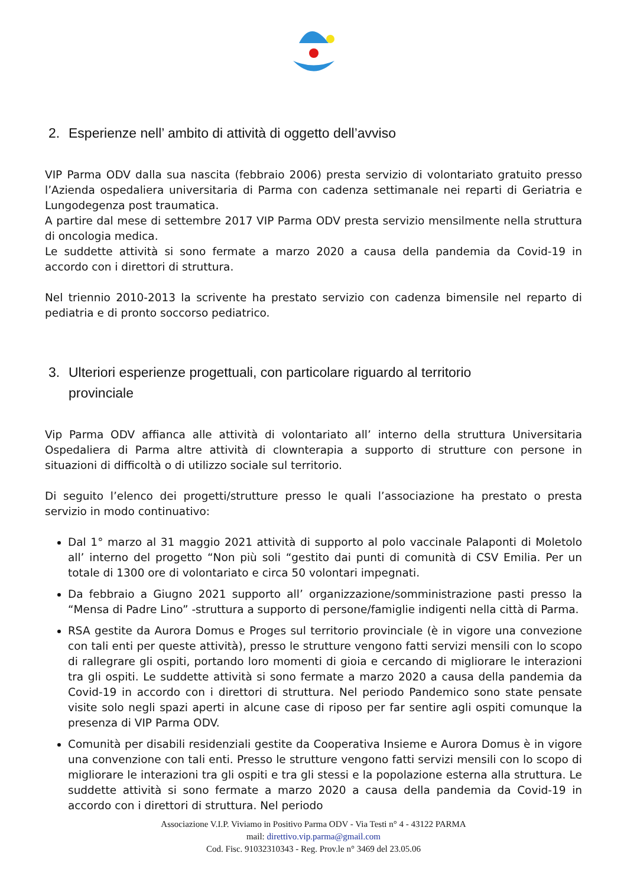Viviamo In Positivo V.I.P. Parma ODV
2. Esperienze nell’ ambito di attività di oggetto dell’avviso
VIP Parma ODV dalla sua nascita (febbraio 2006) presta servizio di volontariato gratuito presso l’Azienda ospedaliera universitaria di Parma con cadenza settimanale nei reparti di Geriatria e Lungodegenza post traumatica.
A partire dal mese di settembre 2017 VIP Parma ODV presta servizio mensilmente nella struttura di oncologia medica.
Le suddette attività si sono fermate a marzo 2020 a causa della pandemia da Covid-19 in accordo con i direttori di struttura.
Nel triennio 2010-2013 la scrivente ha prestato servizio con cadenza bimensile nel reparto di pediatria e di pronto soccorso pediatrico.
3. Ulteriori esperienze progettuali, con particolare riguardo al territorio
provinciale
Vip Parma ODV affianca alle attività di volontariato all’ interno della struttura Universitaria Ospedaliera di Parma altre attività di clownterapia a supporto di strutture con persone in situazioni di difficoltà o di utilizzo sociale sul territorio.
Di seguito l’elenco dei progetti/strutture presso le quali l’associazione ha prestato o presta servizio in modo continuativo:
Dal 1° marzo al 31 maggio 2021 attività di supporto al polo vaccinale Palaponti di Moletolo all’ interno del progetto “Non più soli “gestito dai punti di comunità di CSV Emilia. Per un totale di 1300 ore di volontariato e circa 50 volontari impegnati.
Da febbraio a Giugno 2021 supporto all’ organizzazione/somministrazione pasti presso la “Mensa di Padre Lino” -struttura a supporto di persone/famiglie indigenti nella città di Parma.
RSA gestite da Aurora Domus e Proges sul territorio provinciale (è in vigore una convezione con tali enti per queste attività), presso le strutture vengono fatti servizi mensili con lo scopo di rallegrare gli ospiti, portando loro momenti di gioia e cercando di migliorare le interazioni tra gli ospiti. Le suddette attività si sono fermate a marzo 2020 a causa della pandemia da Covid-19 in accordo con i direttori di struttura. Nel periodo Pandemico sono state pensate visite solo negli spazi aperti in alcune case di riposo per far sentire agli ospiti comunque la presenza di VIP Parma ODV.
Comunità per disabili residenziali gestite da Cooperativa Insieme e Aurora Domus è in vigore una convenzione con tali enti. Presso le strutture vengono fatti servizi mensili con lo scopo di migliorare le interazioni tra gli ospiti e tra gli stessi e la popolazione esterna alla struttura. Le suddette attività si sono fermate a marzo 2020 a causa della pandemia da Covid-19 in accordo con i direttori di struttura. Nel periodo
Associazione V.I.P. Viviamo in Positivo Parma ODV - Via Testi n° 4 - 43122 PARMA
mail: direttivo.vip.parma@gmail.com
Cod. Fisc. 91032310343 - Reg. Prov.le n° 3469 del 23.05.06